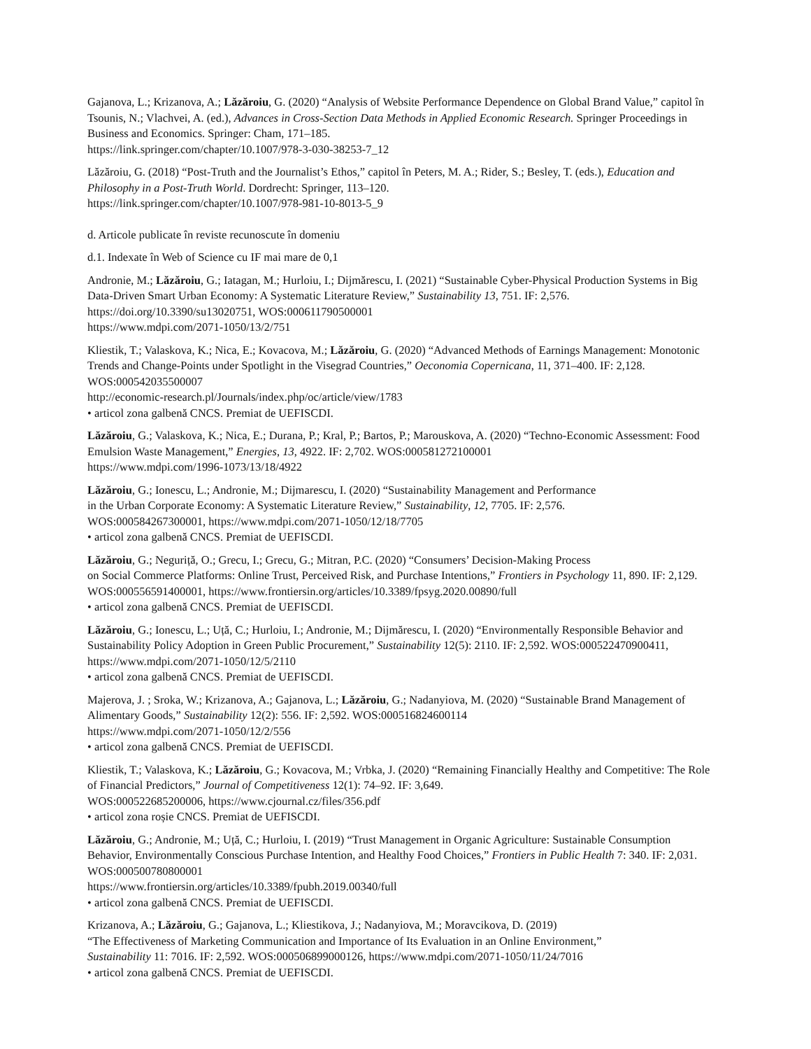Gajanova, L.; Krizanova, A.; Lăzăroiu, G. (2020) “Analysis of Website Performance Dependence on Global Brand Value,” capitol în Tsounis, N.; Vlachvei, A. (ed.), Advances in Cross-Section Data Methods in Applied Economic Research. Springer Proceedings in Business and Economics. Springer: Cham, 171–185.
https://link.springer.com/chapter/10.1007/978-3-030-38253-7_12
Lăzăroiu, G. (2018) “Post-Truth and the Journalist’s Ethos,” capitol în Peters, M. A.; Rider, S.; Besley, T. (eds.), Education and Philosophy in a Post-Truth World. Dordrecht: Springer, 113–120.
https://link.springer.com/chapter/10.1007/978-981-10-8013-5_9
d. Articole publicate în reviste recunoscute în domeniu
d.1. Indexate în Web of Science cu IF mai mare de 0,1
Andronie, M.; Lăzăroiu, G.; Iatagan, M.; Hurloiu, I.; Dijmărescu, I. (2021) “Sustainable Cyber-Physical Production Systems in Big Data-Driven Smart Urban Economy: A Systematic Literature Review,” Sustainability 13, 751. IF: 2,576. https://doi.org/10.3390/su13020751, WOS:000611790500001
https://www.mdpi.com/2071-1050/13/2/751
Kliestik, T.; Valaskova, K.; Nica, E.; Kovacova, M.; Lăzăroiu, G. (2020) “Advanced Methods of Earnings Management: Monotonic Trends and Change-Points under Spotlight in the Visegrad Countries,” Oeconomia Copernicana, 11, 371–400. IF: 2,128. WOS:000542035500007
http://economic-research.pl/Journals/index.php/oc/article/view/1783
• articol zona galbenă CNCS. Premiat de UEFISCDI.
Lăzăroiu, G.; Valaskova, K.; Nica, E.; Durana, P.; Kral, P.; Bartos, P.; Marouskova, A. (2020) “Techno-Economic Assessment: Food Emulsion Waste Management,” Energies, 13, 4922. IF: 2,702. WOS:000581272100001
https://www.mdpi.com/1996-1073/13/18/4922
Lăzăroiu, G.; Ionescu, L.; Andronie, M.; Dijmarescu, I. (2020) “Sustainability Management and Performance
in the Urban Corporate Economy: A Systematic Literature Review,” Sustainability, 12, 7705. IF: 2,576.
WOS:000584267300001, https://www.mdpi.com/2071-1050/12/18/7705
• articol zona galbenă CNCS. Premiat de UEFISCDI.
Lăzăroiu, G.; Neguriță, O.; Grecu, I.; Grecu, G.; Mitran, P.C. (2020) “Consumers’ Decision-Making Process
on Social Commerce Platforms: Online Trust, Perceived Risk, and Purchase Intentions,” Frontiers in Psychology 11, 890. IF: 2,129. WOS:000556591400001, https://www.frontiersin.org/articles/10.3389/fpsyg.2020.00890/full
• articol zona galbenă CNCS. Premiat de UEFISCDI.
Lăzăroiu, G.; Ionescu, L.; Uță, C.; Hurloiu, I.; Andronie, M.; Dijmărescu, I. (2020) “Environmentally Responsible Behavior and Sustainability Policy Adoption in Green Public Procurement,” Sustainability 12(5): 2110. IF: 2,592. WOS:000522470900411, https://www.mdpi.com/2071-1050/12/5/2110
• articol zona galbenă CNCS. Premiat de UEFISCDI.
Majerova, J. ; Sroka, W.; Krizanova, A.; Gajanova, L.; Lăzăroiu, G.; Nadanyiova, M. (2020) “Sustainable Brand Management of Alimentary Goods,” Sustainability 12(2): 556. IF: 2,592. WOS:000516824600114
https://www.mdpi.com/2071-1050/12/2/556
• articol zona galbenă CNCS. Premiat de UEFISCDI.
Kliestik, T.; Valaskova, K.; Lăzăroiu, G.; Kovacova, M.; Vrbka, J. (2020) “Remaining Financially Healthy and Competitive: The Role of Financial Predictors,” Journal of Competitiveness 12(1): 74–92. IF: 3,649.
WOS:000522685200006, https://www.cjournal.cz/files/356.pdf
• articol zona roșie CNCS. Premiat de UEFISCDI.
Lăzăroiu, G.; Andronie, M.; Uță, C.; Hurloiu, I. (2019) “Trust Management in Organic Agriculture: Sustainable Consumption Behavior, Environmentally Conscious Purchase Intention, and Healthy Food Choices,” Frontiers in Public Health 7: 340. IF: 2,031. WOS:000500780800001
https://www.frontiersin.org/articles/10.3389/fpubh.2019.00340/full
• articol zona galbenă CNCS. Premiat de UEFISCDI.
Krizanova, A.; Lăzăroiu, G.; Gajanova, L.; Kliestikova, J.; Nadanyiova, M.; Moravcikova, D. (2019)
“The Effectiveness of Marketing Communication and Importance of Its Evaluation in an Online Environment,”
Sustainability 11: 7016. IF: 2,592. WOS:000506899000126, https://www.mdpi.com/2071-1050/11/24/7016
• articol zona galbenă CNCS. Premiat de UEFISCDI.